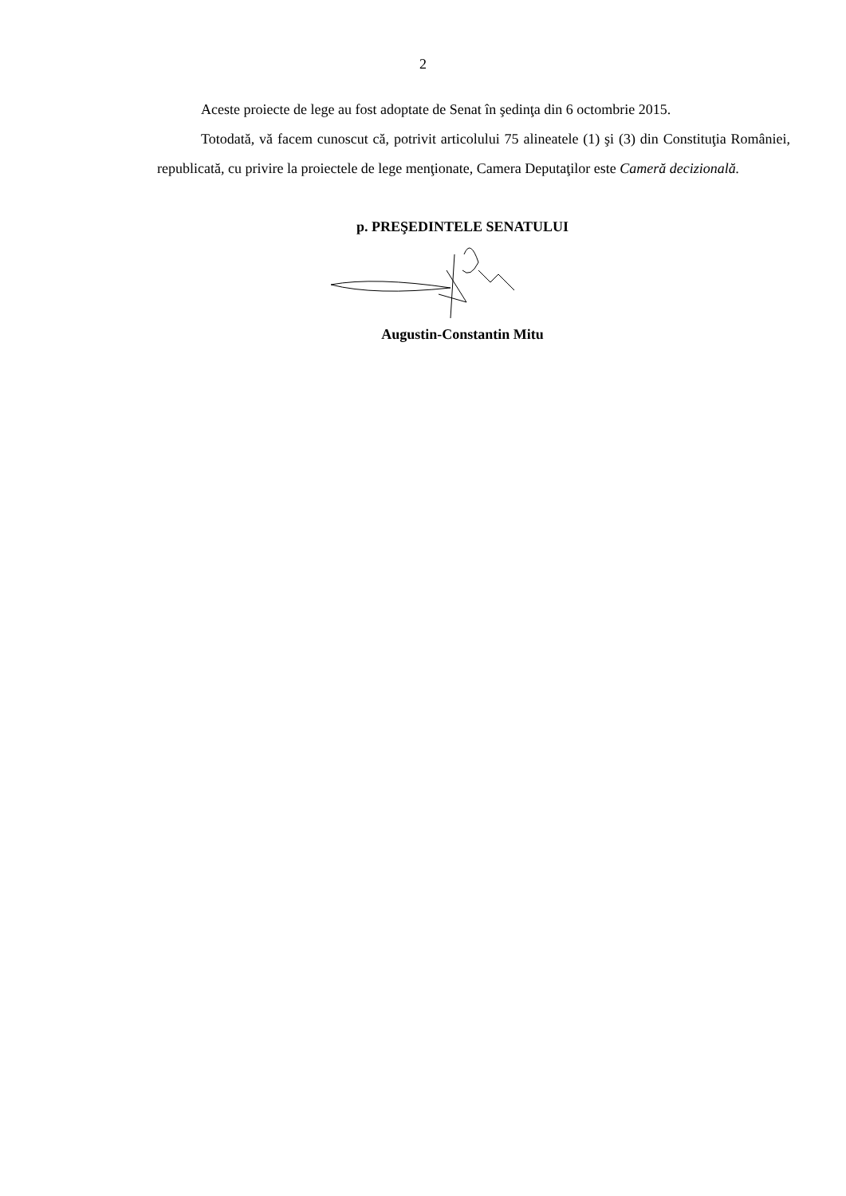2
Aceste proiecte de lege au fost adoptate de Senat în şedinţa din 6 octombrie 2015.
Totodată, vă facem cunoscut că, potrivit articolului 75 alineatele (1) şi (3) din Constituţia României, republicată, cu privire la proiectele de lege menţionate, Camera Deputaţilor este Cameră decizională.
p. PREŞEDINTELE SENATULUI
Augustin-Constantin Mitu